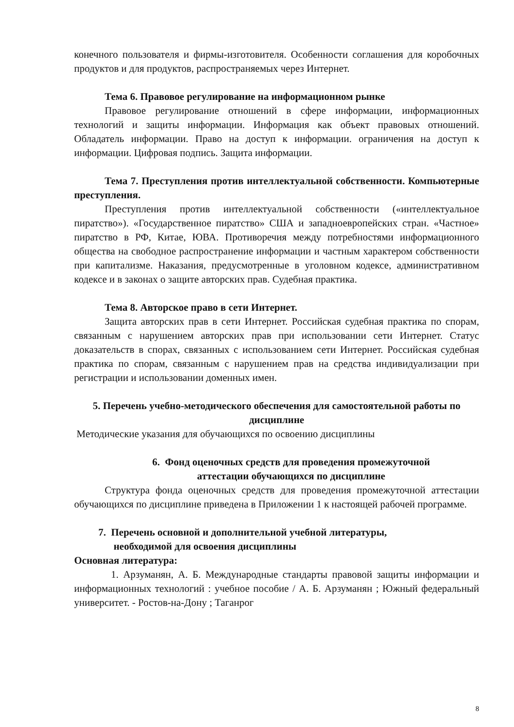конечного пользователя и фирмы-изготовителя. Особенности соглашения для коробочных продуктов и для продуктов, распространяемых через Интернет.
Тема 6. Правовое регулирование на информационном рынке
Правовое регулирование отношений в сфере информации, информационных технологий и защиты информации. Информация как объект правовых отношений. Обладатель информации. Право на доступ к информации. ограничения на доступ к информации. Цифровая подпись. Защита информации.
Тема 7. Преступления против интеллектуальной собственности. Компьютерные преступления.
Преступления против интеллектуальной собственности («интеллектуальное пиратство»). «Государственное пиратство» США и западноевропейских стран. «Частное» пиратство в РФ, Китае, ЮВА. Противоречия между потребностями информационного общества на свободное распространение информации и частным характером собственности при капитализме. Наказания, предусмотренные в уголовном кодексе, административном кодексе и в законах о защите авторских прав. Судебная практика.
Тема 8. Авторское право в сети Интернет.
Защита авторских прав в сети Интернет. Российская судебная практика по спорам, связанным с нарушением авторских прав при использовании сети Интернет. Статус доказательств в спорах, связанных с использованием сети Интернет. Российская судебная практика по спорам, связанным с нарушением прав на средства индивидуализации при регистрации и использовании доменных имен.
5. Перечень учебно-методического обеспечения для самостоятельной работы по дисциплине
Методические указания для обучающихся по освоению дисциплины
6. Фонд оценочных средств для проведения промежуточной
аттестации обучающихся по дисциплине
Структура фонда оценочных средств для проведения промежуточной аттестации обучающихся по дисциплине приведена в Приложении 1 к настоящей рабочей программе.
7. Перечень основной и дополнительной учебной литературы,
необходимой для освоения дисциплины
Основная литература:
1. Арзуманян, А. Б. Международные стандарты правовой защиты информации и информационных технологий : учебное пособие / А. Б. Арзуманян ; Южный федеральный университет. - Ростов-на-Дону ; Таганрог
8